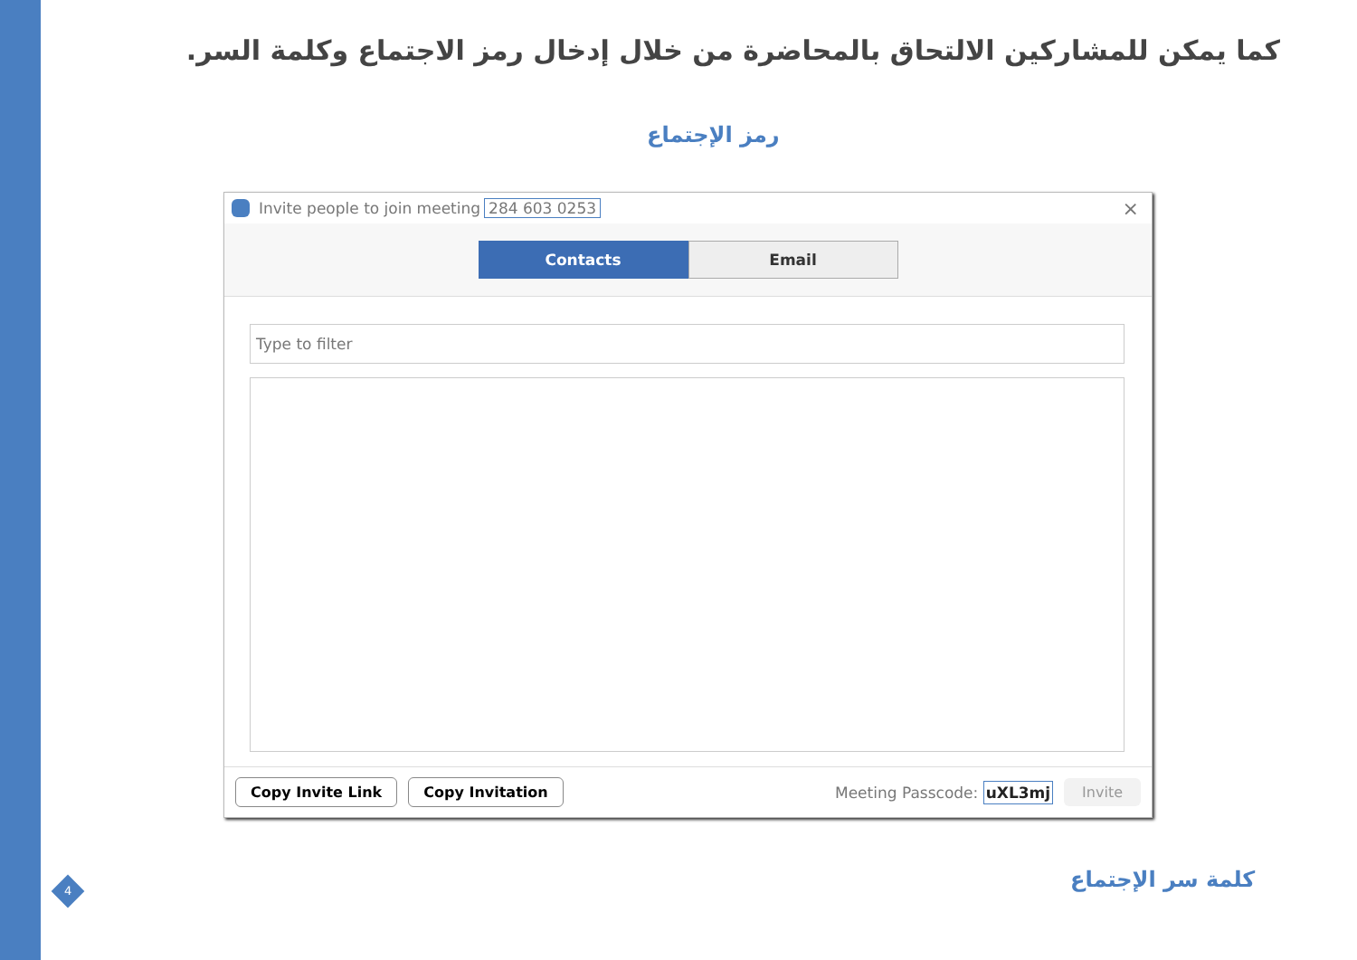كما يمكن للمشاركين الالتحاق بالمحاضرة من خلال إدخال رمز الاجتماع وكلمة السر.
رمز الإجتماع
Invite people to join meeting 284 603 0253 ×
Contacts Email
Type to filter
Copy Invite Link Copy Invitation Meeting Passcode: uXL3mj Invite
كلمة سر الإجتماع
4